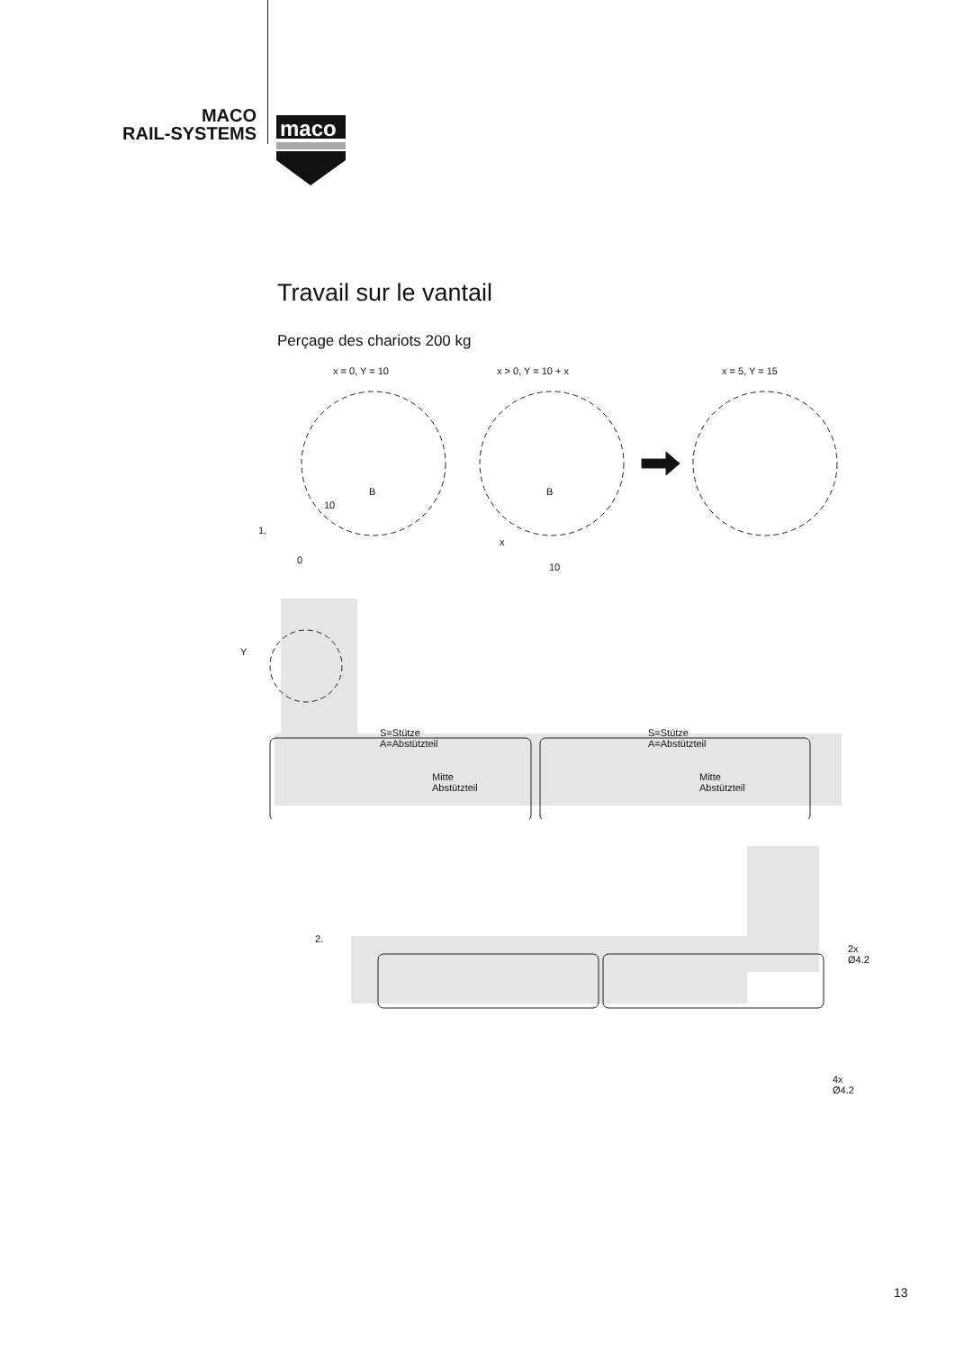MACO
RAIL-SYSTEMS
maco
Travail sur le vantail
Perçage des chariots 200 kg
x = 0, Y = 10 x > 0, Y = 10 + x x = 5, Y = 15
10
B B
1.
0
x
10
Y
S=Stütze
A=Abstützteil
S=Stütze
A=Abstützteil
Mitte
Abstützteil
Mitte
Abstützteil
2.
2x
Ø4.2
4x
Ø4.2
13